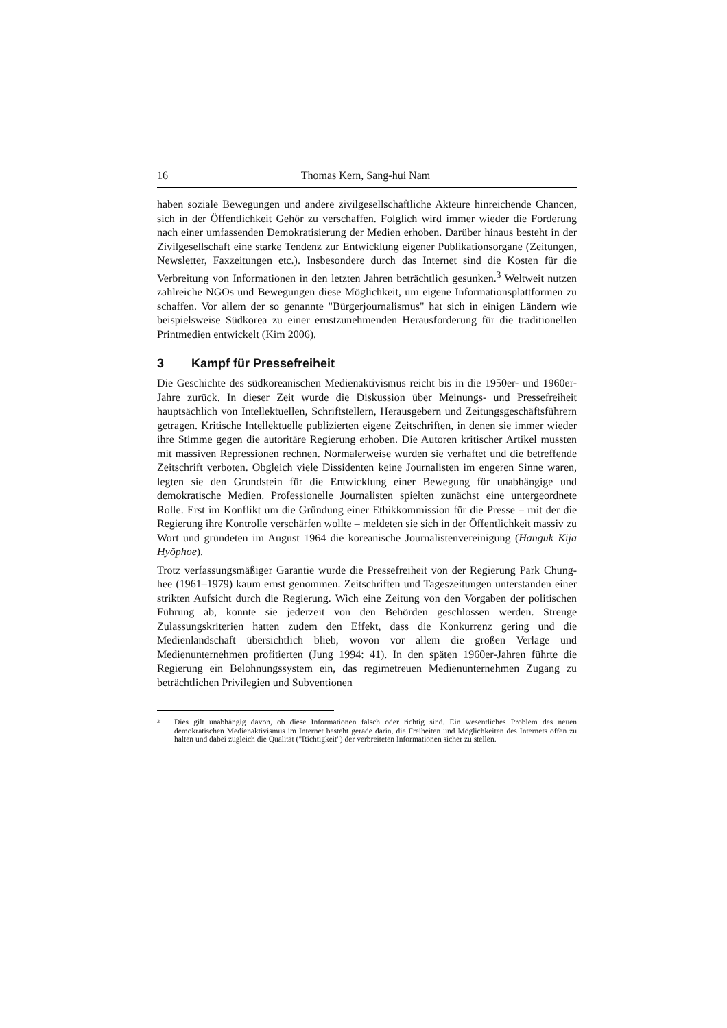16 Thomas Kern, Sang-hui Nam
haben soziale Bewegungen und andere zivilgesellschaftliche Akteure hinreichende Chancen, sich in der Öffentlichkeit Gehör zu verschaffen. Folglich wird immer wieder die Forderung nach einer umfassenden Demokratisierung der Medien erhoben. Darüber hinaus besteht in der Zivilgesellschaft eine starke Tendenz zur Entwicklung eigener Publikationsorgane (Zeitungen, Newsletter, Faxzeitungen etc.). Insbesondere durch das Internet sind die Kosten für die Verbreitung von Informationen in den letzten Jahren beträchtlich gesunken.<sup>3</sup> Weltweit nutzen zahlreiche NGOs und Bewegungen diese Möglichkeit, um eigene Informationsplattformen zu schaffen. Vor allem der so genannte "Bürgerjournalismus" hat sich in einigen Ländern wie beispielsweise Südkorea zu einer ernstzunehmenden Herausforderung für die traditionellen Printmedien entwickelt (Kim 2006).
3 Kampf für Pressefreiheit
Die Geschichte des südkoreanischen Medienaktivismus reicht bis in die 1950er- und 1960er-Jahre zurück. In dieser Zeit wurde die Diskussion über Meinungs- und Pressefreiheit hauptsächlich von Intellektuellen, Schriftstellern, Herausgebern und Zeitungsgeschäftsführern getragen. Kritische Intellektuelle publizierten eigene Zeitschriften, in denen sie immer wieder ihre Stimme gegen die autoritäre Regierung erhoben. Die Autoren kritischer Artikel mussten mit massiven Repressionen rechnen. Normalerweise wurden sie verhaftet und die betreffende Zeitschrift verboten. Obgleich viele Dissidenten keine Journalisten im engeren Sinne waren, legten sie den Grundstein für die Entwicklung einer Bewegung für unabhängige und demokratische Medien. Professionelle Journalisten spielten zunächst eine untergeordnete Rolle. Erst im Konflikt um die Gründung einer Ethikkommission für die Presse – mit der die Regierung ihre Kontrolle verschärfen wollte – meldeten sie sich in der Öffentlichkeit massiv zu Wort und gründeten im August 1964 die koreanische Journalistenvereinigung (Hanguk Kija Hyŏphoe).
Trotz verfassungsmäßiger Garantie wurde die Pressefreiheit von der Regierung Park Chung-hee (1961–1979) kaum ernst genommen. Zeitschriften und Tageszeitungen unterstanden einer strikten Aufsicht durch die Regierung. Wich eine Zeitung von den Vorgaben der politischen Führung ab, konnte sie jederzeit von den Behörden geschlossen werden. Strenge Zulassungskriterien hatten zudem den Effekt, dass die Konkurrenz gering und die Medienlandschaft übersichtlich blieb, wovon vor allem die großen Verlage und Medienunternehmen profitierten (Jung 1994: 41). In den späten 1960er-Jahren führte die Regierung ein Belohnungssystem ein, das regimetreuen Medienunternehmen Zugang zu beträchtlichen Privilegien und Subventionen
<sup>3</sup>
Dies gilt unabhängig davon, ob diese Informationen falsch oder richtig sind. Ein wesentliches Problem des neuen demokratischen Medienaktivismus im Internet besteht gerade darin, die Freiheiten und Möglichkeiten des Internets offen zu halten und dabei zugleich die Qualität ("Richtigkeit") der verbreiteten Informationen sicher zu stellen.